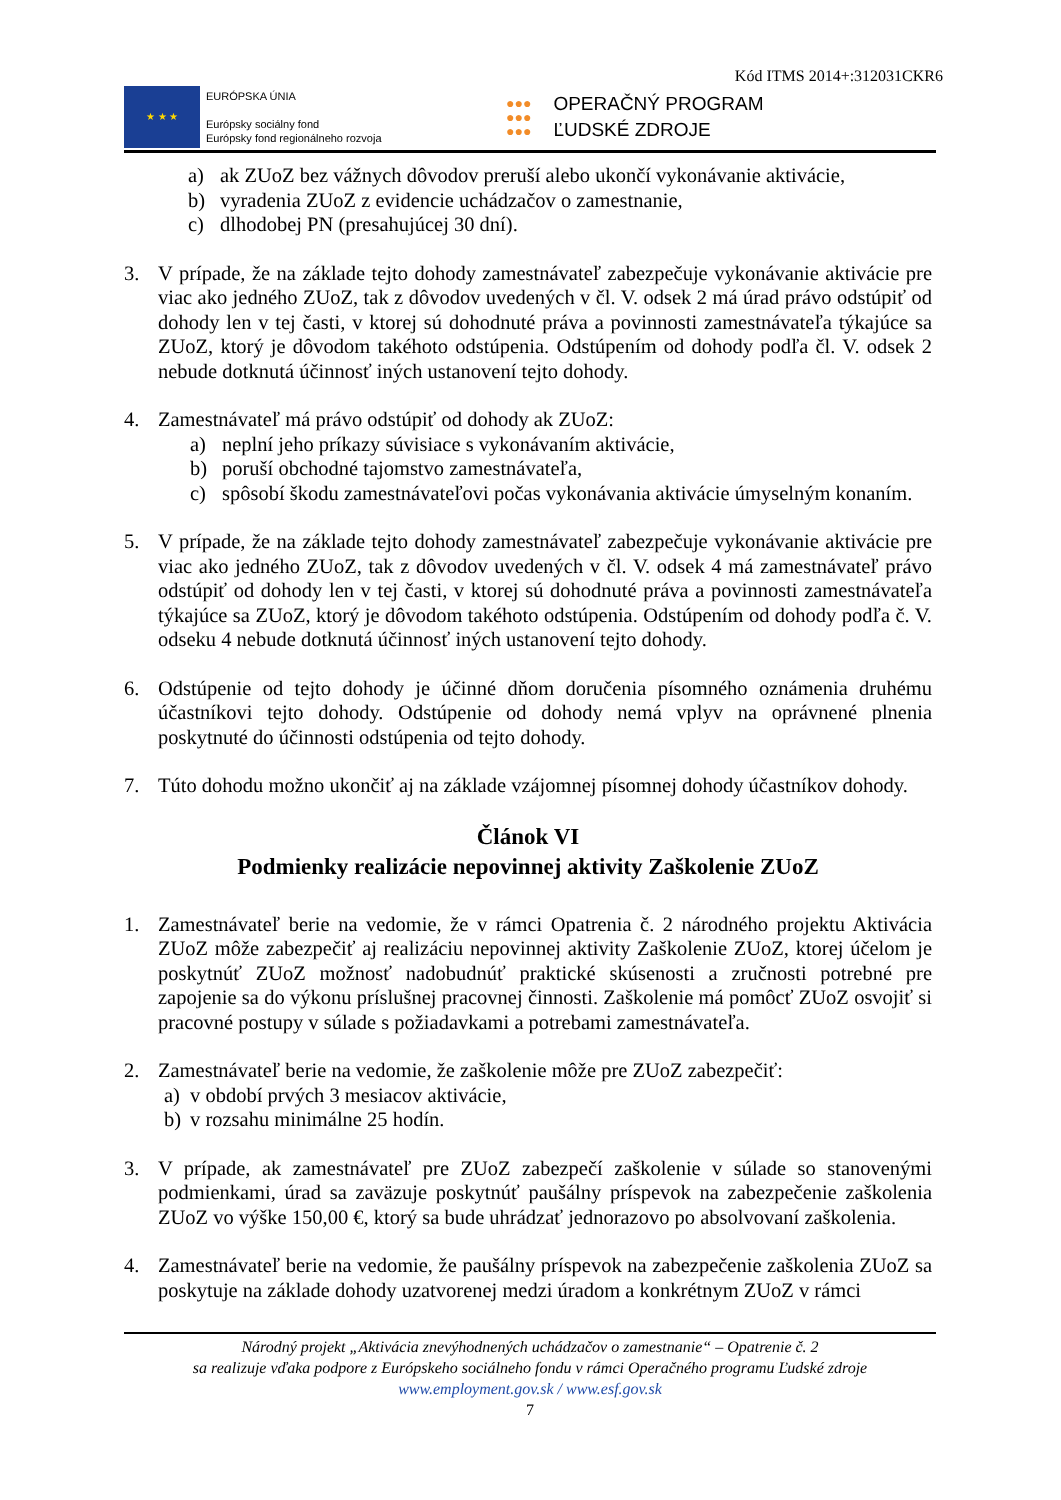Kód ITMS 2014+:312031CKR6
★ ★ ★
EURÓPSKA ÚNIA
Európsky sociálny fond
Európsky fond regionálneho rozvoja
●●●
●●●
●●●
OPERAČNÝ PROGRAM
ĽUDSKÉ ZDROJE
a) ak ZUoZ bez vážnych dôvodov preruší alebo ukončí vykonávanie aktivácie,
b) vyradenia ZUoZ z evidencie uchádzačov o zamestnanie,
c) dlhodobej PN (presahujúcej 30 dní).
3. V prípade, že na základe tejto dohody zamestnávateľ zabezpečuje vykonávanie aktivácie pre viac ako jedného ZUoZ, tak z dôvodov uvedených v čl. V. odsek 2 má úrad právo odstúpiť od dohody len v tej časti, v ktorej sú dohodnuté práva a povinnosti zamestnávateľa týkajúce sa ZUoZ, ktorý je dôvodom takéhoto odstúpenia. Odstúpením od dohody podľa čl. V. odsek 2 nebude dotknutá účinnosť iných ustanovení tejto dohody.
4. Zamestnávateľ má právo odstúpiť od dohody ak ZUoZ:
a) neplní jeho príkazy súvisiace s vykonávaním aktivácie,
b) poruší obchodné tajomstvo zamestnávateľa,
c) spôsobí škodu zamestnávateľovi počas vykonávania aktivácie úmyselným konaním.
5. V prípade, že na základe tejto dohody zamestnávateľ zabezpečuje vykonávanie aktivácie pre viac ako jedného ZUoZ, tak z dôvodov uvedených v čl. V. odsek 4 má zamestnávateľ právo odstúpiť od dohody len v tej časti, v ktorej sú dohodnuté práva a povinnosti zamestnávateľa týkajúce sa ZUoZ, ktorý je dôvodom takéhoto odstúpenia. Odstúpením od dohody podľa č. V. odseku 4 nebude dotknutá účinnosť iných ustanovení tejto dohody.
6. Odstúpenie od tejto dohody je účinné dňom doručenia písomného oznámenia druhému účastníkovi tejto dohody. Odstúpenie od dohody nemá vplyv na oprávnené plnenia poskytnuté do účinnosti odstúpenia od tejto dohody.
7. Túto dohodu možno ukončiť aj na základe vzájomnej písomnej dohody účastníkov dohody.
Článok VI
Podmienky realizácie nepovinnej aktivity Zaškolenie ZUoZ
1. Zamestnávateľ berie na vedomie, že v rámci Opatrenia č. 2 národného projektu Aktivácia ZUoZ môže zabezpečiť aj realizáciu nepovinnej aktivity Zaškolenie ZUoZ, ktorej účelom je poskytnúť ZUoZ možnosť nadobudnúť praktické skúsenosti a zručnosti potrebné pre zapojenie sa do výkonu príslušnej pracovnej činnosti. Zaškolenie má pomôcť ZUoZ osvojiť si pracovné postupy v súlade s požiadavkami a potrebami zamestnávateľa.
2. Zamestnávateľ berie na vedomie, že zaškolenie môže pre ZUoZ zabezpečiť:
a) v období prvých 3 mesiacov aktivácie,
b) v rozsahu minimálne 25 hodín.
3. V prípade, ak zamestnávateľ pre ZUoZ zabezpečí zaškolenie v súlade so stanovenými podmienkami, úrad sa zaväzuje poskytnúť paušálny príspevok na zabezpečenie zaškolenia ZUoZ vo výške 150,00 €, ktorý sa bude uhrádzať jednorazovo po absolvovaní zaškolenia.
4. Zamestnávateľ berie na vedomie, že paušálny príspevok na zabezpečenie zaškolenia ZUoZ sa poskytuje na základe dohody uzatvorenej medzi úradom a konkrétnym ZUoZ v rámci
Národný projekt „Aktivácia znevýhodnených uchádzačov o zamestnanie“ – Opatrenie č. 2
sa realizuje vďaka podpore z Európskeho sociálneho fondu v rámci Operačného programu Ľudské zdroje
www.employment.gov.sk / www.esf.gov.sk
7